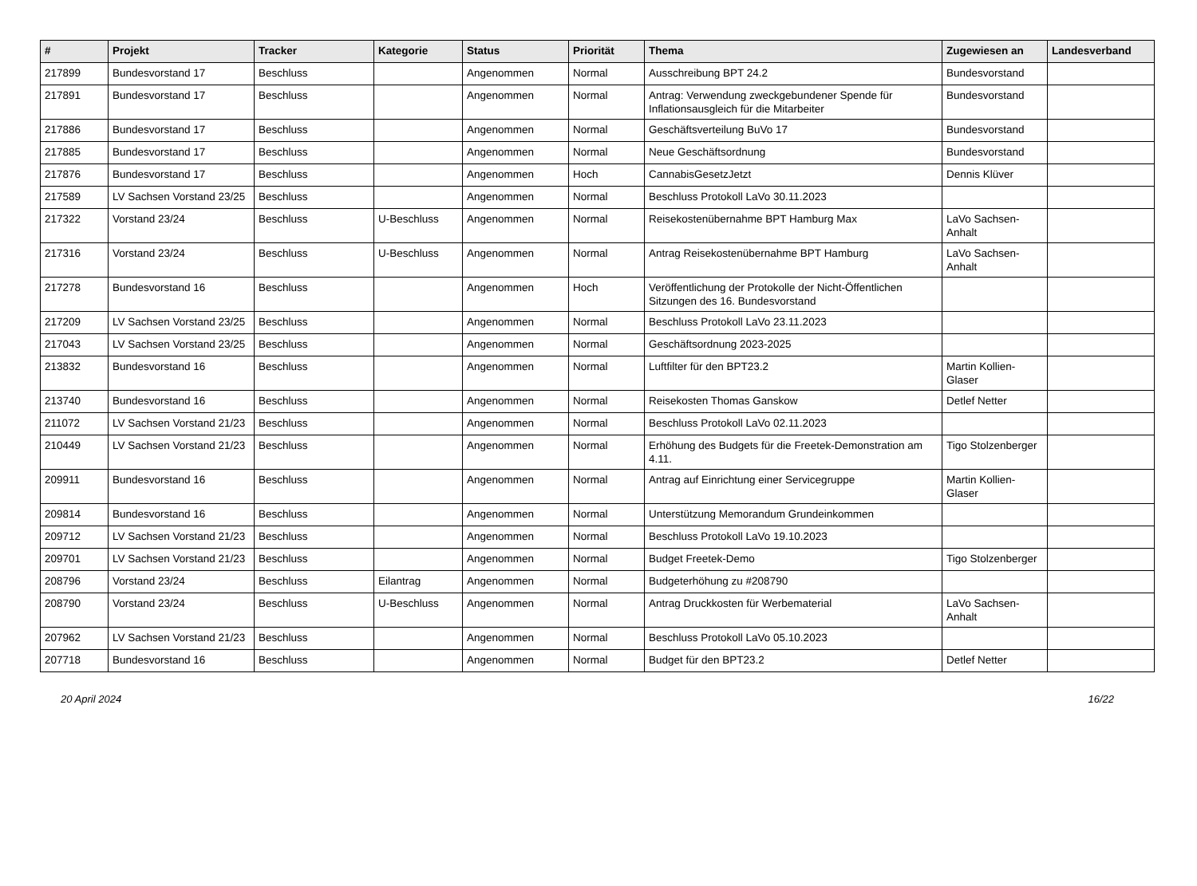| # | Projekt | Tracker | Kategorie | Status | Priorität | Thema | Zugewiesen an | Landesverband |
| --- | --- | --- | --- | --- | --- | --- | --- | --- |
| 217899 | Bundesvorstand 17 | Beschluss | | Angenommen | Normal | Ausschreibung BPT 24.2 | Bundesvorstand | |
| 217891 | Bundesvorstand 17 | Beschluss | | Angenommen | Normal | Antrag: Verwendung zweckgebundener Spende für Inflationsausgleich für die Mitarbeiter | Bundesvorstand | |
| 217886 | Bundesvorstand 17 | Beschluss | | Angenommen | Normal | Geschäftsverteilung BuVo 17 | Bundesvorstand | |
| 217885 | Bundesvorstand 17 | Beschluss | | Angenommen | Normal | Neue Geschäftsordnung | Bundesvorstand | |
| 217876 | Bundesvorstand 17 | Beschluss | | Angenommen | Hoch | CannabisGesetzJetzt | Dennis Klüver | |
| 217589 | LV Sachsen Vorstand 23/25 | Beschluss | | Angenommen | Normal | Beschluss Protokoll LaVo 30.11.2023 | | |
| 217322 | Vorstand 23/24 | Beschluss | U-Beschluss | Angenommen | Normal | Reisekostenübernahme BPT Hamburg Max | LaVo Sachsen-Anhalt | |
| 217316 | Vorstand 23/24 | Beschluss | U-Beschluss | Angenommen | Normal | Antrag Reisekostenübernahme BPT Hamburg | LaVo Sachsen-Anhalt | |
| 217278 | Bundesvorstand 16 | Beschluss | | Angenommen | Hoch | Veröffentlichung der Protokolle der Nicht-Öffentlichen Sitzungen des 16. Bundesvorstand | | |
| 217209 | LV Sachsen Vorstand 23/25 | Beschluss | | Angenommen | Normal | Beschluss Protokoll LaVo 23.11.2023 | | |
| 217043 | LV Sachsen Vorstand 23/25 | Beschluss | | Angenommen | Normal | Geschäftsordnung 2023-2025 | | |
| 213832 | Bundesvorstand 16 | Beschluss | | Angenommen | Normal | Luftfilter für den BPT23.2 | Martin Kollien-Glaser | |
| 213740 | Bundesvorstand 16 | Beschluss | | Angenommen | Normal | Reisekosten Thomas Ganskow | Detlef Netter | |
| 211072 | LV Sachsen Vorstand 21/23 | Beschluss | | Angenommen | Normal | Beschluss Protokoll LaVo 02.11.2023 | | |
| 210449 | LV Sachsen Vorstand 21/23 | Beschluss | | Angenommen | Normal | Erhöhung des Budgets für die Freetek-Demonstration am 4.11. | Tigo Stolzenberger | |
| 209911 | Bundesvorstand 16 | Beschluss | | Angenommen | Normal | Antrag auf Einrichtung einer Servicegruppe | Martin Kollien-Glaser | |
| 209814 | Bundesvorstand 16 | Beschluss | | Angenommen | Normal | Unterstützung Memorandum Grundeinkommen | | |
| 209712 | LV Sachsen Vorstand 21/23 | Beschluss | | Angenommen | Normal | Beschluss Protokoll LaVo 19.10.2023 | | |
| 209701 | LV Sachsen Vorstand 21/23 | Beschluss | | Angenommen | Normal | Budget Freetek-Demo | Tigo Stolzenberger | |
| 208796 | Vorstand 23/24 | Beschluss | Eilantrag | Angenommen | Normal | Budgeterhöhung zu #208790 | | |
| 208790 | Vorstand 23/24 | Beschluss | U-Beschluss | Angenommen | Normal | Antrag Druckkosten für Werbematerial | LaVo Sachsen-Anhalt | |
| 207962 | LV Sachsen Vorstand 21/23 | Beschluss | | Angenommen | Normal | Beschluss Protokoll LaVo 05.10.2023 | | |
| 207718 | Bundesvorstand 16 | Beschluss | | Angenommen | Normal | Budget für den BPT23.2 | Detlef Netter | |
20 April 2024 16/22